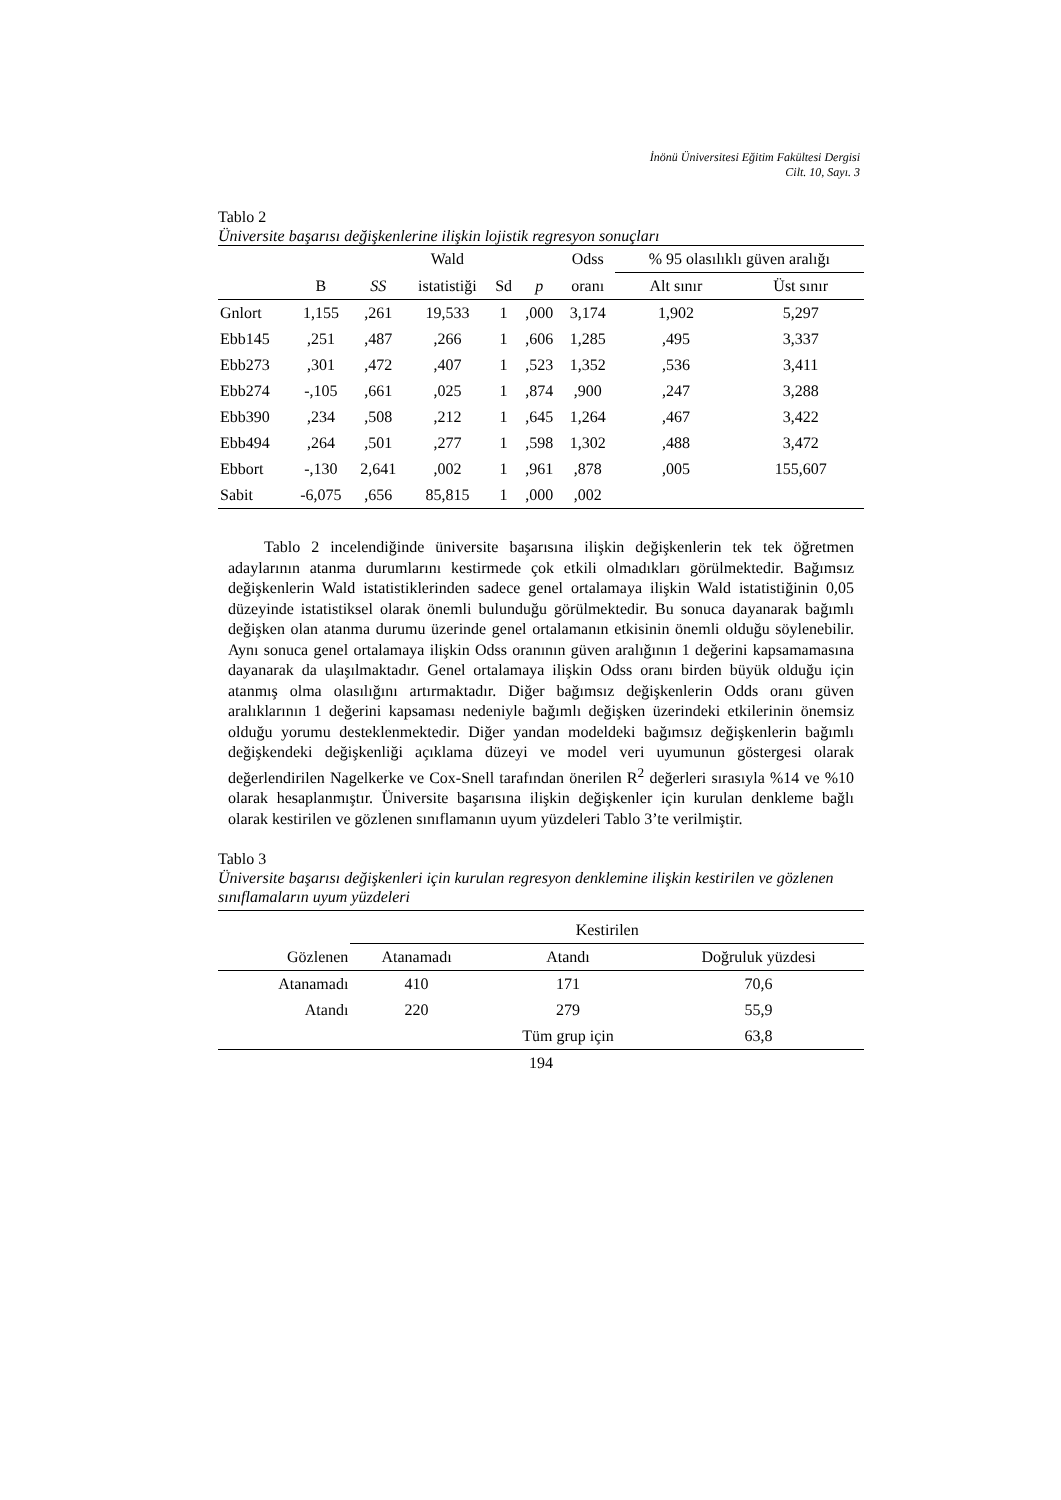İnönü Üniversitesi Eğitim Fakültesi Dergisi
Cilt. 10, Sayı. 3
Tablo 2
Üniversite başarısı değişkenlerine ilişkin lojistik regresyon sonuçları
| | | | Wald | | | Odss | % 95 olasılıklı güven aralığı | |
| --- | --- | --- | --- | --- | --- | --- | --- | --- |
| | B | SS | istatistiği | Sd | p | oranı | Alt sınır | Üst sınır |
| Gnlort | 1,155 | ,261 | 19,533 | 1 | ,000 | 3,174 | 1,902 | 5,297 |
| Ebb145 | ,251 | ,487 | ,266 | 1 | ,606 | 1,285 | ,495 | 3,337 |
| Ebb273 | ,301 | ,472 | ,407 | 1 | ,523 | 1,352 | ,536 | 3,411 |
| Ebb274 | -,105 | ,661 | ,025 | 1 | ,874 | ,900 | ,247 | 3,288 |
| Ebb390 | ,234 | ,508 | ,212 | 1 | ,645 | 1,264 | ,467 | 3,422 |
| Ebb494 | ,264 | ,501 | ,277 | 1 | ,598 | 1,302 | ,488 | 3,472 |
| Ebbort | -,130 | 2,641 | ,002 | 1 | ,961 | ,878 | ,005 | 155,607 |
| Sabit | -6,075 | ,656 | 85,815 | 1 | ,000 | ,002 | | |
Tablo 2 incelendiğinde üniversite başarısına ilişkin değişkenlerin tek tek öğretmen adaylarının atanma durumlarını kestirmede çok etkili olmadıkları görülmektedir. Bağımsız değişkenlerin Wald istatistiklerinden sadece genel ortalamaya ilişkin Wald istatistiğinin 0,05 düzeyinde istatistiksel olarak önemli bulunduğu görülmektedir. Bu sonuca dayanarak bağımlı değişken olan atanma durumu üzerinde genel ortalamanın etkisinin önemli olduğu söylenebilir. Aynı sonuca genel ortalamaya ilişkin Odss oranının güven aralığının 1 değerini kapsamamasına dayanarak da ulaşılmaktadır. Genel ortalamaya ilişkin Odss oranı birden büyük olduğu için atanmış olma olasılığını artırmaktadır. Diğer bağımsız değişkenlerin Odds oranı güven aralıklarının 1 değerini kapsaması nedeniyle bağımlı değişken üzerindeki etkilerinin önemsiz olduğu yorumu desteklenmektedir. Diğer yandan modeldeki bağımsız değişkenlerin bağımlı değişkendeki değişkenliği açıklama düzeyi ve model veri uyumunun göstergesi olarak değerlendirilen Nagelkerke ve Cox-Snell tarafından önerilen R<sup>2</sup> değerleri sırasıyla %14 ve %10 olarak hesaplanmıştır. Üniversite başarısına ilişkin değişkenler için kurulan denkleme bağlı olarak kestirilen ve gözlenen sınıflamanın uyum yüzdeleri Tablo 3’te verilmiştir.
Tablo 3
Üniversite başarısı değişkenleri için kurulan regresyon denklemine ilişkin kestirilen ve gözlenen sınıflamaların uyum yüzdeleri
| | Kestirilen | | |
| --- | --- | --- | --- |
| Gözlenen | Atanamadı | Atandı | Doğruluk yüzdesi |
| Atanamadı | 410 | 171 | 70,6 |
| Atandı | 220 | 279 | 55,9 |
| | | Tüm grup için | 63,8 |
194